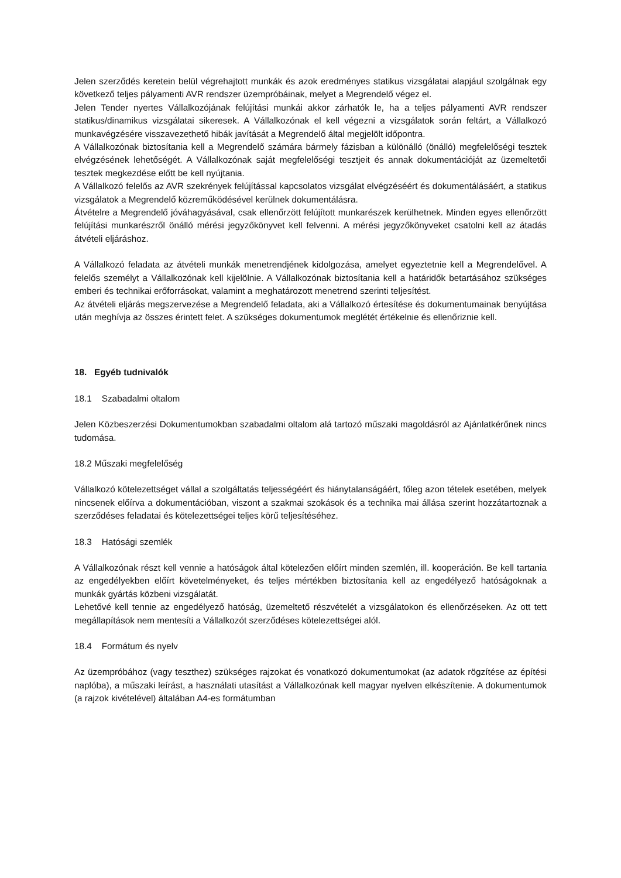Jelen szerződés keretein belül végrehajtott munkák és azok eredményes statikus vizsgálatai alapjául szolgálnak egy következő teljes pályamenti AVR rendszer üzempróbáinak, melyet a Megrendelő végez el.
Jelen Tender nyertes Vállalkozójának felújítási munkái akkor zárhatók le, ha a teljes pályamenti AVR rendszer statikus/dinamikus vizsgálatai sikeresek. A Vállalkozónak el kell végezni a vizsgálatok során feltárt, a Vállalkozó munkavégzésére visszavezethető hibák javítását a Megrendelő által megjelölt időpontra.
A Vállalkozónak biztosítania kell a Megrendelő számára bármely fázisban a különálló (önálló) megfelelőségi tesztek elvégzésének lehetőségét. A Vállalkozónak saját megfelelőségi tesztjeit és annak dokumentációját az üzemeltetői tesztek megkezdése előtt be kell nyújtania.
A Vállalkozó felelős az AVR szekrények felújítással kapcsolatos vizsgálat elvégzéséért és dokumentálásáért, a statikus vizsgálatok a Megrendelő közreműködésével kerülnek dokumentálásra.
Átvételre a Megrendelő jóváhagyásával, csak ellenőrzött felújított munkarészek kerülhetnek. Minden egyes ellenőrzött felújítási munkarészről önálló mérési jegyzőkönyvet kell felvenni. A mérési jegyzőkönyveket csatolni kell az átadás átvételi eljáráshoz.
A Vállalkozó feladata az átvételi munkák menetrendjének kidolgozása, amelyet egyeztetnie kell a Megrendelővel. A felelős személyt a Vállalkozónak kell kijelölnie. A Vállalkozónak biztosítania kell a határidők betartásához szükséges emberi és technikai erőforrásokat, valamint a meghatározott menetrend szerinti teljesítést.
Az átvételi eljárás megszervezése a Megrendelő feladata, aki a Vállalkozó értesítése és dokumentumainak benyújtása után meghívja az összes érintett felet. A szükséges dokumentumok meglétét értékelnie és ellenőriznie kell.
18. Egyéb tudnivalók
18.1 Szabadalmi oltalom
Jelen Közbeszerzési Dokumentumokban szabadalmi oltalom alá tartozó műszaki magoldásról az Ajánlatkérőnek nincs tudomása.
18.2 Műszaki megfelelőség
Vállalkozó kötelezettséget vállal a szolgáltatás teljességéért és hiánytalanságáért, főleg azon tételek esetében, melyek nincsenek előírva a dokumentációban, viszont a szakmai szokások és a technika mai állása szerint hozzátartoznak a szerződéses feladatai és kötelezettségei teljes körű teljesítéséhez.
18.3 Hatósági szemlék
A Vállalkozónak részt kell vennie a hatóságok által kötelezően előírt minden szemlén, ill. kooperáción. Be kell tartania az engedélyekben előírt követelményeket, és teljes mértékben biztosítania kell az engedélyező hatóságoknak a munkák gyártás közbeni vizsgálatát.
Lehetővé kell tennie az engedélyező hatóság, üzemeltető részvételét a vizsgálatokon és ellenőrzéseken. Az ott tett megállapítások nem mentesíti a Vállalkozót szerződéses kötelezettségei alól.
18.4 Formátum és nyelv
Az üzempróbához (vagy teszthez) szükséges rajzokat és vonatkozó dokumentumokat (az adatok rögzítése az építési naplóba), a műszaki leírást, a használati utasítást a Vállalkozónak kell magyar nyelven elkészítenie. A dokumentumok (a rajzok kivételével) általában A4-es formátumban